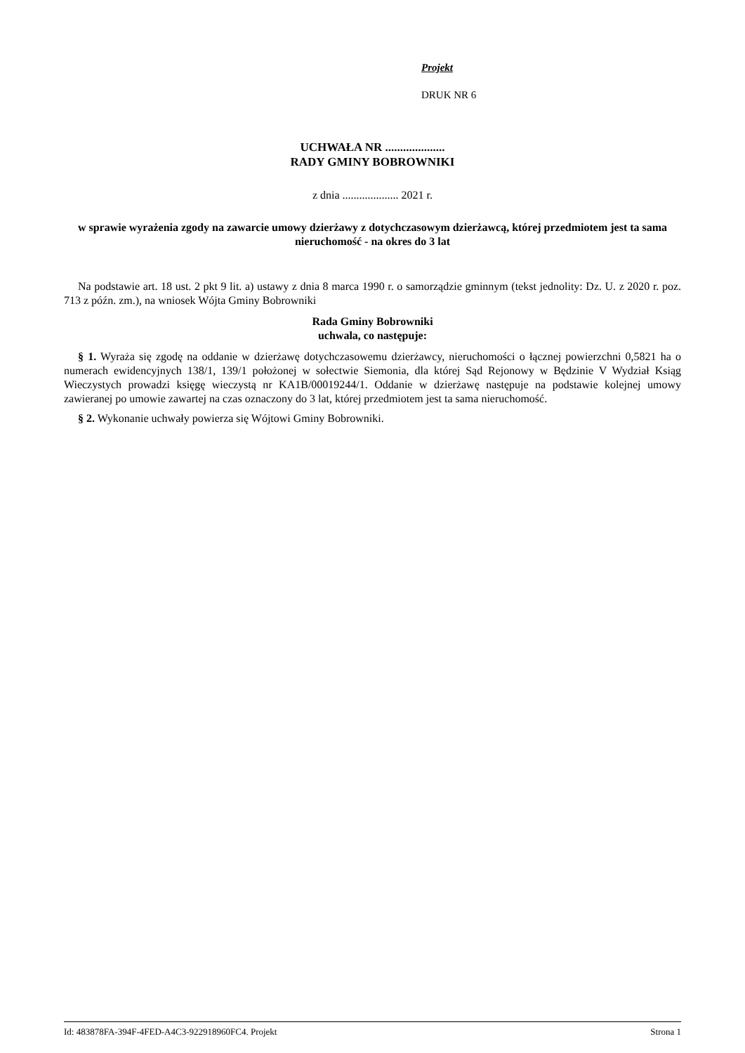Projekt
DRUK NR 6
UCHWAŁA NR ....................
RADY GMINY BOBROWNIKI
z dnia .................... 2021 r.
w sprawie wyrażenia zgody na zawarcie umowy dzierżawy z dotychczasowym dzierżawcą, której przedmiotem jest ta sama nieruchomość - na okres do 3 lat
Na podstawie art. 18 ust. 2 pkt 9 lit. a) ustawy z dnia 8 marca 1990 r. o samorządzie gminnym (tekst jednolity: Dz. U. z 2020 r. poz. 713 z późn. zm.), na wniosek Wójta Gminy Bobrowniki
Rada Gminy Bobrowniki
uchwala, co następuje:
§ 1. Wyraża się zgodę na oddanie w dzierżawę dotychczasowemu dzierżawcy, nieruchomości o łącznej powierzchni 0,5821 ha o numerach ewidencyjnych 138/1, 139/1 położonej w sołectwie Siemonia, dla której Sąd Rejonowy w Będzinie V Wydział Ksiąg Wieczystych prowadzi księgę wieczystą nr KA1B/00019244/1. Oddanie w dzierżawę następuje na podstawie kolejnej umowy zawieranej po umowie zawartej na czas oznaczony do 3 lat, której przedmiotem jest ta sama nieruchomość.
§ 2. Wykonanie uchwały powierza się Wójtowi Gminy Bobrowniki.
Id: 483878FA-394F-4FED-A4C3-922918960FC4. Projekt Strona 1